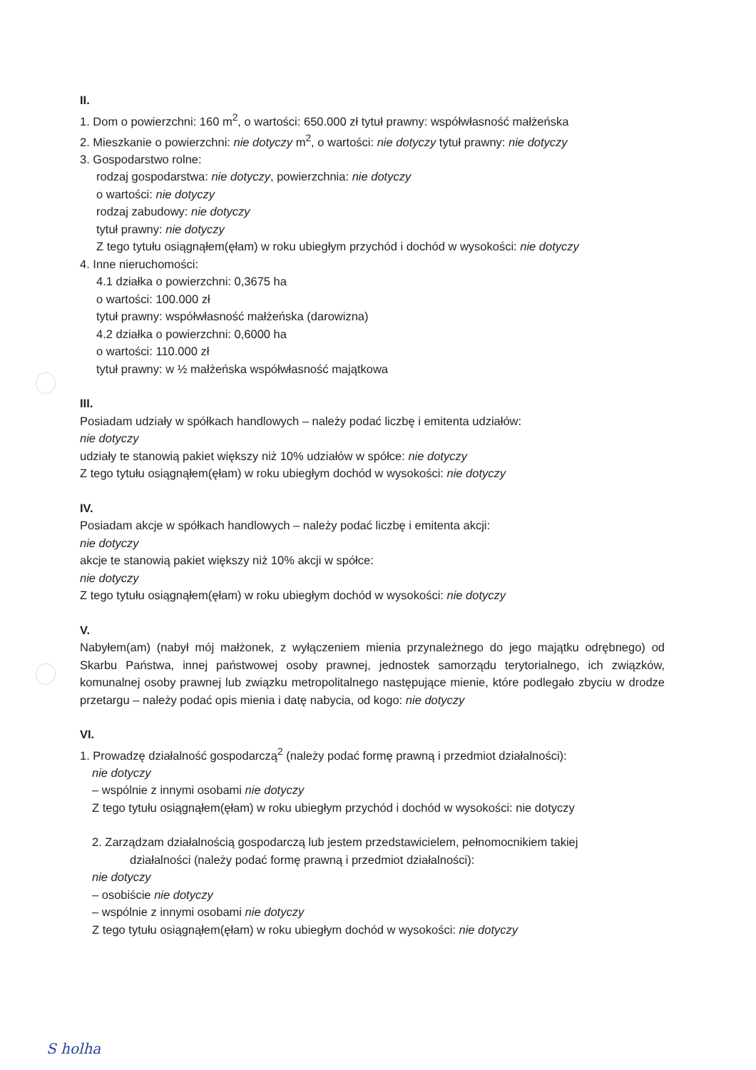II.
1. Dom o powierzchni: 160 m<sup>2</sup>, o wartości: 650.000 zł tytuł prawny: współwłasność małżeńska
2. Mieszkanie o powierzchni: nie dotyczy m<sup>2</sup>, o wartości: nie dotyczy tytuł prawny: nie dotyczy
3. Gospodarstwo rolne:
rodzaj gospodarstwa: nie dotyczy, powierzchnia: nie dotyczy
o wartości: nie dotyczy
rodzaj zabudowy: nie dotyczy
tytuł prawny: nie dotyczy
Z tego tytułu osiągnąłem(ęłam) w roku ubiegłym przychód i dochód w wysokości: nie dotyczy
4. Inne nieruchomości:
4.1 działka o powierzchni: 0,3675 ha
o wartości: 100.000 zł
tytuł prawny: współwłasność małżeńska (darowizna)
4.2 działka o powierzchni: 0,6000 ha
o wartości: 110.000 zł
tytuł prawny: w ½ małżeńska współwłasność majątkowa
III.
Posiadam udziały w spółkach handlowych – należy podać liczbę i emitenta udziałów:
nie dotyczy
udziały te stanowią pakiet większy niż 10% udziałów w spółce: nie dotyczy
Z tego tytułu osiągnąłem(ęłam) w roku ubiegłym dochód w wysokości: nie dotyczy
IV.
Posiadam akcje w spółkach handlowych – należy podać liczbę i emitenta akcji:
nie dotyczy
akcje te stanowią pakiet większy niż 10% akcji w spółce:
nie dotyczy
Z tego tytułu osiągnąłem(ęłam) w roku ubiegłym dochód w wysokości: nie dotyczy
V.
Nabyłem(am) (nabył mój małżonek, z wyłączeniem mienia przynależnego do jego majątku odrębnego) od Skarbu Państwa, innej państwowej osoby prawnej, jednostek samorządu terytorialnego, ich związków, komunalnej osoby prawnej lub związku metropolitalnego następujące mienie, które podlegało zbyciu w drodze przetargu – należy podać opis mienia i datę nabycia, od kogo: nie dotyczy
VI.
1. Prowadzę działalność gospodarczą<sup>2</sup> (należy podać formę prawną i przedmiot działalności):
nie dotyczy
– wspólnie z innymi osobami nie dotyczy
Z tego tytułu osiągnąłem(ęłam) w roku ubiegłym przychód i dochód w wysokości: nie dotyczy
2. Zarządzam działalnością gospodarczą lub jestem przedstawicielem, pełnomocnikiem takiej
działalności (należy podać formę prawną i przedmiot działalności):
nie dotyczy
– osobiście nie dotyczy
– wspólnie z innymi osobami nie dotyczy
Z tego tytułu osiągnąłem(ęłam) w roku ubiegłym dochód w wysokości: nie dotyczy
S holha